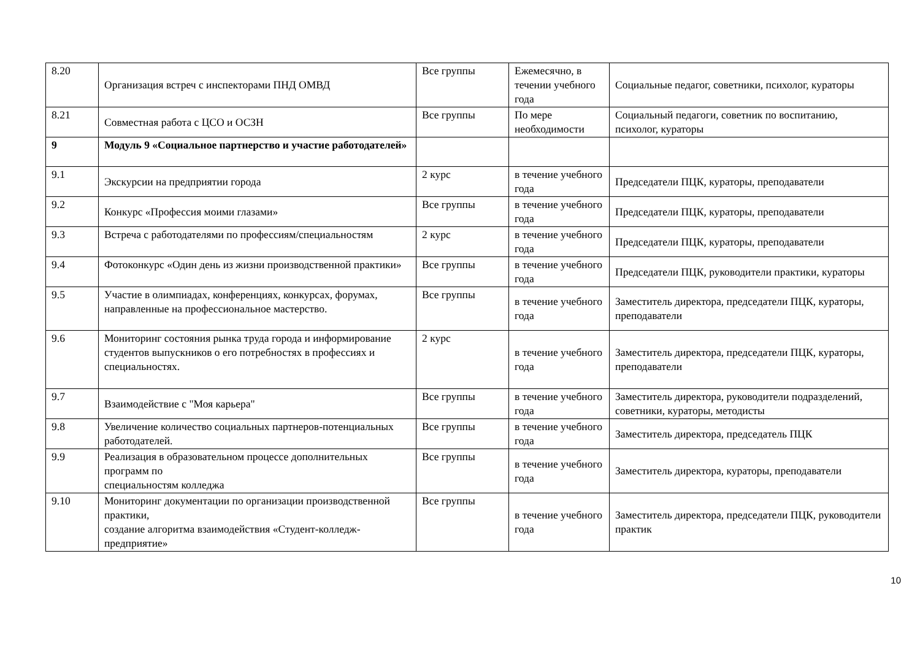| 8.20 | Организация встреч с инспекторами ПНД ОМВД | Все группы | Ежемесячно, в течении учебного года | Социальные педагог, советники, психолог, кураторы |
| 8.21 | Совместная работа с ЦСО и ОСЗН | Все группы | По мере необходимости | Социальный педагоги, советник по воспитанию, психолог, кураторы |
| 9 | Модуль 9 «Социальное партнерство и участие работодателей» | | | |
| 9.1 | Экскурсии на предприятии города | 2 курс | в течение учебного года | Председатели ПЦК, кураторы, преподаватели |
| 9.2 | Конкурс «Профессия моими глазами» | Все группы | в течение учебного года | Председатели ПЦК, кураторы, преподаватели |
| 9.3 | Встреча с работодателями по профессиям/специальностям | 2 курс | в течение учебного года | Председатели ПЦК, кураторы, преподаватели |
| 9.4 | Фотоконкурс «Один день из жизни производственной практики» | Все группы | в течение учебного года | Председатели ПЦК, руководители практики, кураторы |
| 9.5 | Участие в олимпиадах, конференциях, конкурсах, форумах, направленные на профессиональное мастерство. | Все группы | в течение учебного года | Заместитель директора, председатели ПЦК, кураторы, преподаватели |
| 9.6 | Мониторинг состояния рынка труда города и информирование студентов выпускников о его потребностях в профессиях и специальностях. | 2 курс | в течение учебного года | Заместитель директора, председатели ПЦК, кураторы, преподаватели |
| 9.7 | Взаимодействие с "Моя карьера" | Все группы | в течение учебного года | Заместитель директора, руководители подразделений, советники, кураторы, методисты |
| 9.8 | Увеличение количество социальных партнеров-потенциальных работодателей. | Все группы | в течение учебного года | Заместитель директора, председатель ПЦК |
| 9.9 | Реализация в образовательном процессе дополнительных программ по специальностям колледжа | Все группы | в течение учебного года | Заместитель директора, кураторы, преподаватели |
| 9.10 | Мониторинг документации по организации производственной практики, создание алгоритма взаимодействия «Студент-колледж-предприятие» | Все группы | в течение учебного года | Заместитель директора, председатели ПЦК, руководители практик |
10